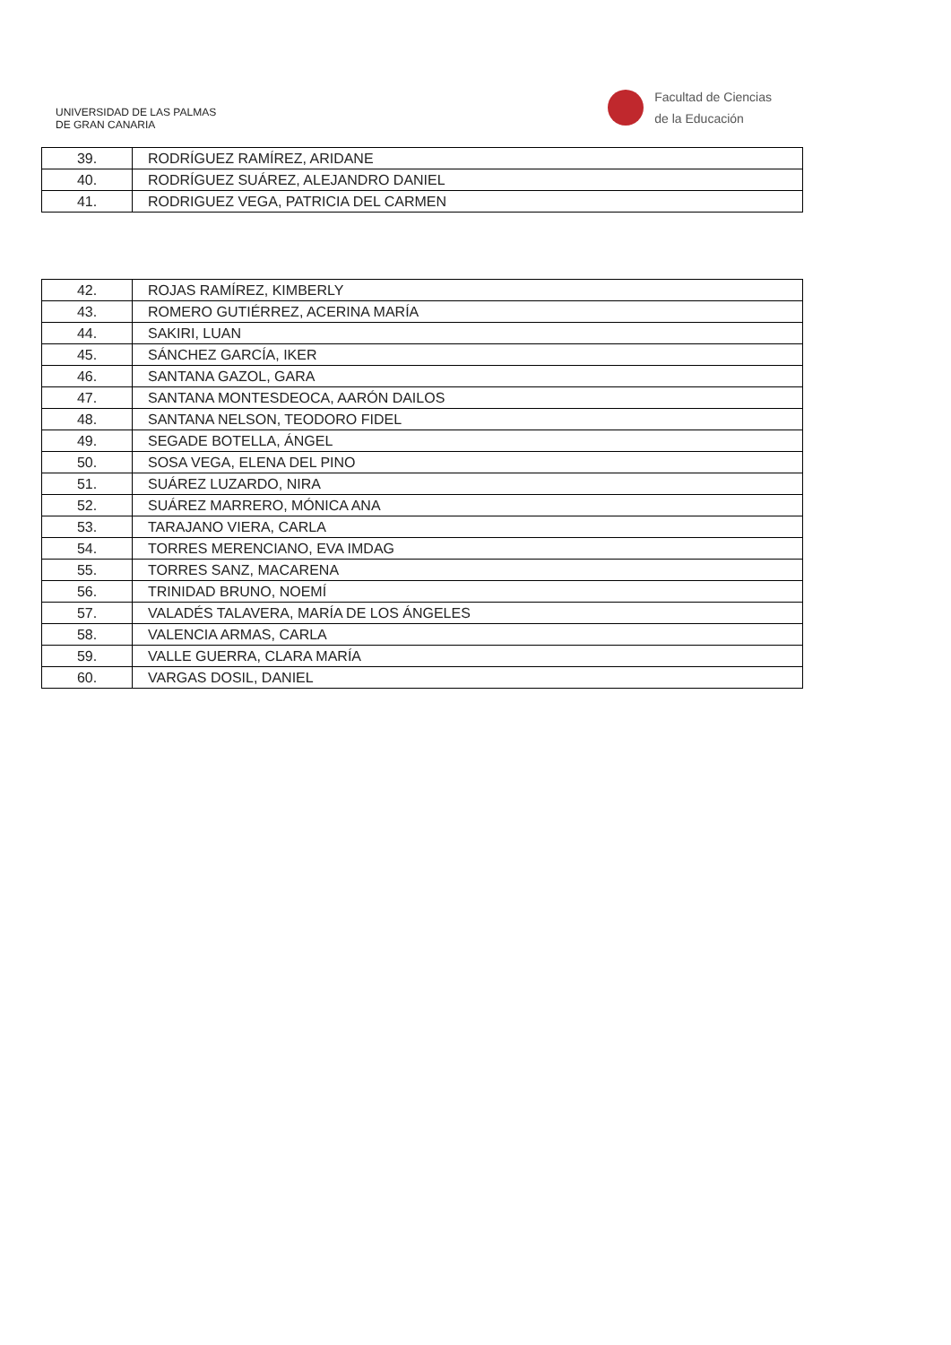UNIVERSIDAD DE LAS PALMAS
DE GRAN CANARIA
Facultad de Ciencias
de la Educación
| 39. | RODRÍGUEZ RAMÍREZ, ARIDANE |
| 40. | RODRÍGUEZ SUÁREZ, ALEJANDRO DANIEL |
| 41. | RODRIGUEZ VEGA, PATRICIA DEL CARMEN |
| 42. | ROJAS RAMÍREZ, KIMBERLY |
| 43. | ROMERO GUTIÉRREZ, ACERINA MARÍA |
| 44. | SAKIRI, LUAN |
| 45. | SÁNCHEZ GARCÍA, IKER |
| 46. | SANTANA GAZOL, GARA |
| 47. | SANTANA MONTESDEOCA, AARÓN DAILOS |
| 48. | SANTANA NELSON, TEODORO FIDEL |
| 49. | SEGADE BOTELLA, ÁNGEL |
| 50. | SOSA VEGA, ELENA DEL PINO |
| 51. | SUÁREZ LUZARDO, NIRA |
| 52. | SUÁREZ MARRERO, MÓNICA ANA |
| 53. | TARAJANO VIERA, CARLA |
| 54. | TORRES MERENCIANO, EVA IMDAG |
| 55. | TORRES SANZ, MACARENA |
| 56. | TRINIDAD BRUNO, NOEMÍ |
| 57. | VALADÉS TALAVERA, MARÍA DE LOS ÁNGELES |
| 58. | VALENCIA ARMAS, CARLA |
| 59. | VALLE GUERRA, CLARA MARÍA |
| 60. | VARGAS DOSIL, DANIEL |